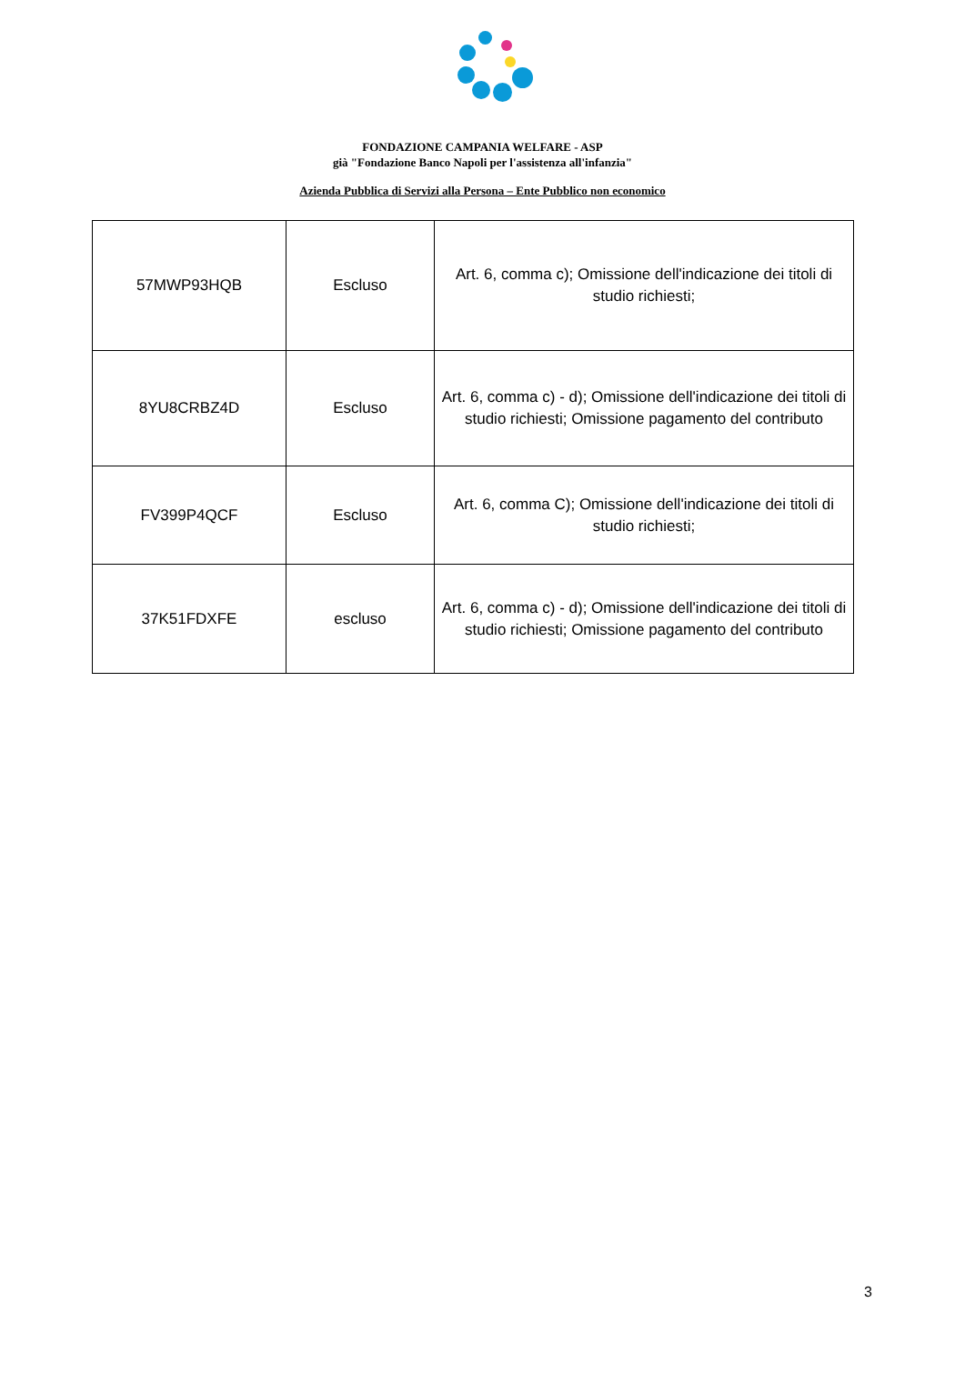FONDAZIONE CAMPANIA WELFARE - ASP
già "Fondazione Banco Napoli per l'assistenza all'infanzia"
Azienda Pubblica di Servizi alla Persona – Ente Pubblico non economico
| 57MWP93HQB | Escluso | Art. 6, comma c); Omissione dell'indicazione dei titoli di studio richiesti; |
| 8YU8CRBZ4D | Escluso | Art. 6, comma c) - d); Omissione dell'indicazione dei titoli di studio richiesti; Omissione pagamento del contributo |
| FV399P4QCF | Escluso | Art. 6, comma C); Omissione dell'indicazione dei titoli di studio richiesti; |
| 37K51FDXFE | escluso | Art. 6, comma c) - d); Omissione dell'indicazione dei titoli di studio richiesti; Omissione pagamento del contributo |
3